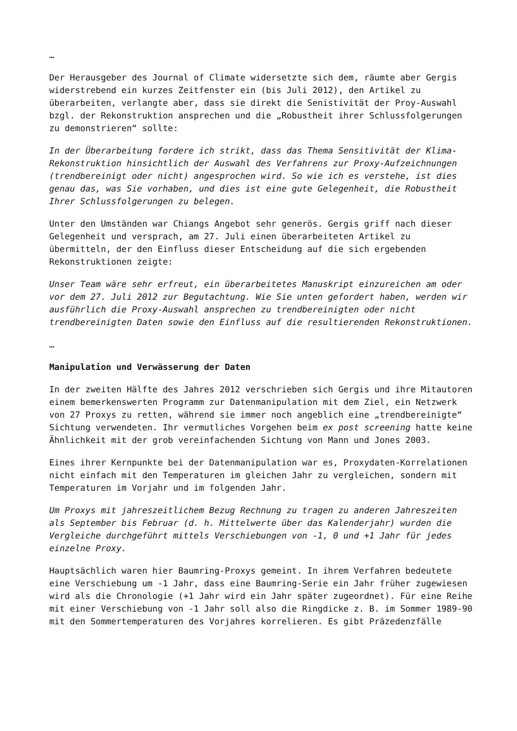…
Der Herausgeber des Journal of Climate widersetzte sich dem, räumte aber Gergis widerstrebend ein kurzes Zeitfenster ein (bis Juli 2012), den Artikel zu überarbeiten, verlangte aber, dass sie direkt die Senistivität der Proy-Auswahl bzgl. der Rekonstruktion ansprechen und die „Robustheit ihrer Schlussfolgerungen zu demonstrieren“ sollte:
In der Überarbeitung fordere ich strikt, dass das Thema Sensitivität der Klima-Rekonstruktion hinsichtlich der Auswahl des Verfahrens zur Proxy-Aufzeichnungen (trendbereinigt oder nicht) angesprochen wird. So wie ich es verstehe, ist dies genau das, was Sie vorhaben, und dies ist eine gute Gelegenheit, die Robustheit Ihrer Schlussfolgerungen zu belegen.
Unter den Umständen war Chiangs Angebot sehr generös. Gergis griff nach dieser Gelegenheit und versprach, am 27. Juli einen überarbeiteten Artikel zu übermitteln, der den Einfluss dieser Entscheidung auf die sich ergebenden Rekonstruktionen zeigte:
Unser Team wäre sehr erfreut, ein überarbeitetes Manuskript einzureichen am oder vor dem 27. Juli 2012 zur Begutachtung. Wie Sie unten gefordert haben, werden wir ausführlich die Proxy-Auswahl ansprechen zu trendbereinigten oder nicht trendbereinigten Daten sowie den Einfluss auf die resultierenden Rekonstruktionen.
…
Manipulation und Verwässerung der Daten
In der zweiten Hälfte des Jahres 2012 verschrieben sich Gergis und ihre Mitautoren einem bemerkenswerten Programm zur Datenmanipulation mit dem Ziel, ein Netzwerk von 27 Proxys zu retten, während sie immer noch angeblich eine „trendbereinigte“ Sichtung verwendeten. Ihr vermutliches Vorgehen beim ex post screening hatte keine Ähnlichkeit mit der grob vereinfachenden Sichtung von Mann und Jones 2003.
Eines ihrer Kernpunkte bei der Datenmanipulation war es, Proxydaten-Korrelationen nicht einfach mit den Temperaturen im gleichen Jahr zu vergleichen, sondern mit Temperaturen im Vorjahr und im folgenden Jahr.
Um Proxys mit jahreszeitlichem Bezug Rechnung zu tragen zu anderen Jahreszeiten als September bis Februar (d. h. Mittelwerte über das Kalenderjahr) wurden die Vergleiche durchgeführt mittels Verschiebungen von -1, 0 und +1 Jahr für jedes einzelne Proxy.
Hauptsächlich waren hier Baumring-Proxys gemeint. In ihrem Verfahren bedeutete eine Verschiebung um -1 Jahr, dass eine Baumring-Serie ein Jahr früher zugewiesen wird als die Chronologie (+1 Jahr wird ein Jahr später zugeordnet). Für eine Reihe mit einer Verschiebung von -1 Jahr soll also die Ringdicke z. B. im Sommer 1989-90 mit den Sommertemperaturen des Vorjahres korrelieren. Es gibt Präzedenzfälle